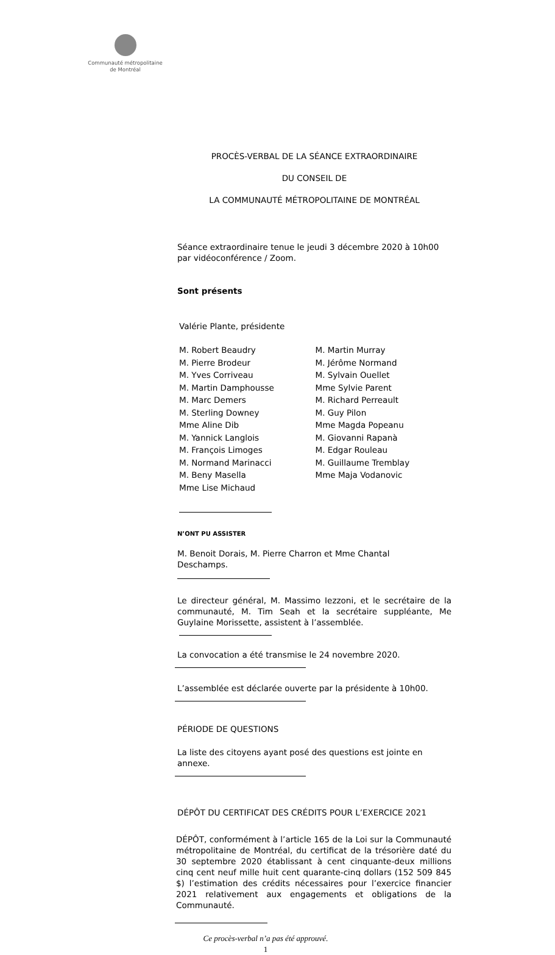Communauté métropolitaine
de Montréal
PROCÈS-VERBAL DE LA SÉANCE EXTRAORDINAIRE
DU CONSEIL DE
LA COMMUNAUTÉ MÉTROPOLITAINE DE MONTRÉAL
Séance extraordinaire tenue le jeudi 3 décembre 2020 à 10h00 par vidéoconférence / Zoom.
Sont présents
Valérie Plante, présidente
M. Robert Beaudry
M. Pierre Brodeur
M. Yves Corriveau
M. Martin Damphousse
M. Marc Demers
M. Sterling Downey
Mme Aline Dib
M. Yannick Langlois
M. François Limoges
M. Normand Marinacci
M. Beny Masella
Mme Lise Michaud
M. Martin Murray
M. Jérôme Normand
M. Sylvain Ouellet
Mme Sylvie Parent
M. Richard Perreault
M. Guy Pilon
Mme Magda Popeanu
M. Giovanni Rapanà
M. Edgar Rouleau
M. Guillaume Tremblay
Mme Maja Vodanovic
N’ONT PU ASSISTER
M. Benoit Dorais, M. Pierre Charron et Mme Chantal Deschamps.
Le directeur général, M. Massimo Iezzoni, et le secrétaire de la communauté, M. Tim Seah et la secrétaire suppléante, Me Guylaine Morissette, assistent à l’assemblée.
La convocation a été transmise le 24 novembre 2020.
L’assemblée est déclarée ouverte par la présidente à 10h00.
PÉRIODE DE QUESTIONS
La liste des citoyens ayant posé des questions est jointe en annexe.
DÉPÔT DU CERTIFICAT DES CRÉDITS POUR L’EXERCICE 2021
DÉPÔT, conformément à l’article 165 de la Loi sur la Communauté métropolitaine de Montréal, du certificat de la trésorière daté du 30 septembre 2020 établissant à cent cinquante-deux millions cinq cent neuf mille huit cent quarante-cinq dollars (152 509 845 $) l’estimation des crédits nécessaires pour l’exercice financier 2021 relativement aux engagements et obligations de la Communauté.
Ce procès-verbal n’a pas été approuvé.
1